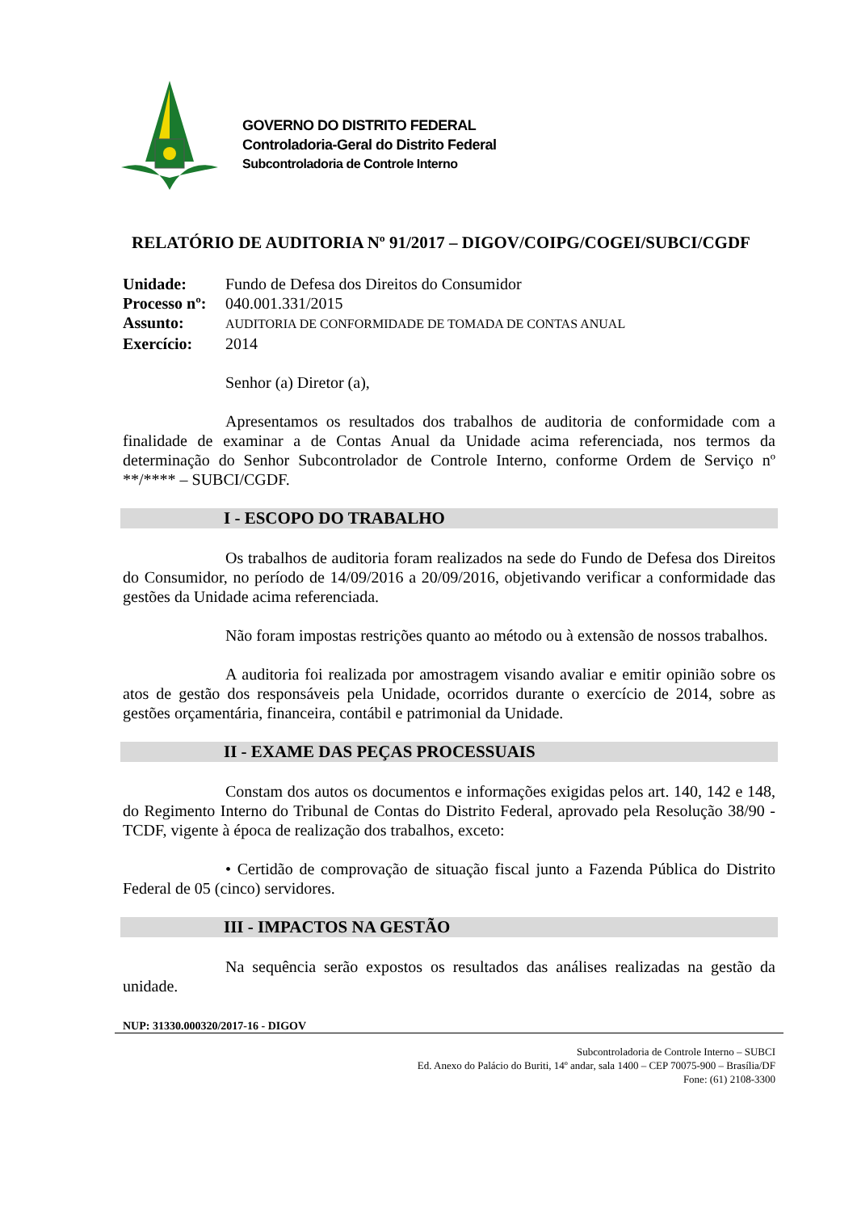GOVERNO DO DISTRITO FEDERAL
Controladoria-Geral do Distrito Federal
Subcontroladoria de Controle Interno
RELATÓRIO DE AUDITORIA Nº 91/2017 – DIGOV/COIPG/COGEI/SUBCI/CGDF
Unidade: Fundo de Defesa dos Direitos do Consumidor
Processo nº: 040.001.331/2015
Assunto: AUDITORIA DE CONFORMIDADE DE TOMADA DE CONTAS ANUAL
Exercício: 2014
Senhor (a) Diretor (a),
Apresentamos os resultados dos trabalhos de auditoria de conformidade com a finalidade de examinar a de Contas Anual da Unidade acima referenciada, nos termos da determinação do Senhor Subcontrolador de Controle Interno, conforme Ordem de Serviço nº **/**** – SUBCI/CGDF.
I - ESCOPO DO TRABALHO
Os trabalhos de auditoria foram realizados na sede do Fundo de Defesa dos Direitos do Consumidor, no período de 14/09/2016 a 20/09/2016, objetivando verificar a conformidade das gestões da Unidade acima referenciada.
Não foram impostas restrições quanto ao método ou à extensão de nossos trabalhos.
A auditoria foi realizada por amostragem visando avaliar e emitir opinião sobre os atos de gestão dos responsáveis pela Unidade, ocorridos durante o exercício de 2014, sobre as gestões orçamentária, financeira, contábil e patrimonial da Unidade.
II - EXAME DAS PEÇAS PROCESSUAIS
Constam dos autos os documentos e informações exigidas pelos art. 140, 142 e 148, do Regimento Interno do Tribunal de Contas do Distrito Federal, aprovado pela Resolução 38/90 - TCDF, vigente à época de realização dos trabalhos, exceto:
• Certidão de comprovação de situação fiscal junto a Fazenda Pública do Distrito Federal de 05 (cinco) servidores.
III - IMPACTOS NA GESTÃO
Na sequência serão expostos os resultados das análises realizadas na gestão da unidade.
NUP: 31330.000320/2017-16 - DIGOV
Subcontroladoria de Controle Interno – SUBCI
Ed. Anexo do Palácio do Buriti, 14º andar, sala 1400 – CEP 70075-900 – Brasília/DF
Fone: (61) 2108-3300